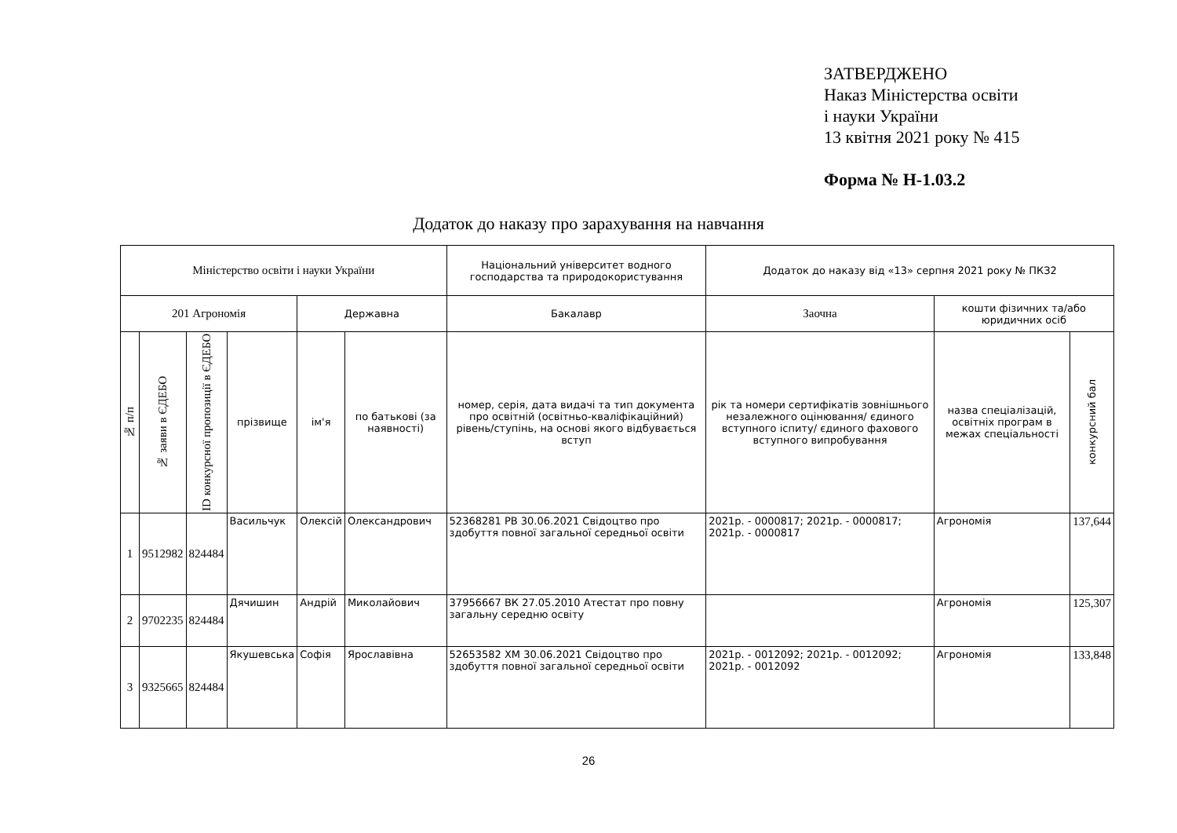ЗАТВЕРДЖЕНО
Наказ Міністерства освіти
і науки України
13 квітня 2021 року № 415
Форма № Н-1.03.2
Додаток до наказу про зарахування на навчання
| Міністерство освіти і науки України | | | | | | Національний університет водного господарства та природокористування | Додаток до наказу від «13» серпня 2021 року № ПКЗ2 | | |
| --- | --- | --- | --- | --- | --- | --- | --- | --- | --- |
| 201 Агрономія | | | | Державна | | Бакалавр | Заочна | кошти фізичних та/або юридичних осіб | |
| № п/п | № заяви в ЄДЕБО | ID конкурсної пропозиції в ЄДЕБО | прізвище | ім'я | по батькові (за наявності) | номер, серія, дата видачі та тип документа про освітній (освітньо-кваліфікаційний) рівень/ступінь, на основі якого відбувається вступ | рік та номери сертифікатів зовнішнього незалежного оцінювання/ єдиного вступного іспиту/ єдиного фахового вступного випробування | назва спеціалізацій, освітніх програм в межах спеціальності | конкурсний бал |
| 1 | 9512982 | 824484 | Васильчук | Олексій | Олександрович | 52368281 РВ 30.06.2021 Свідоцтво про здобуття повної загальної середньої освіти | 2021р. - 0000817; 2021р. - 0000817; 2021р. - 0000817 | Агрономія | 137,644 |
| 2 | 9702235 | 824484 | Дячишин | Андрій | Миколайович | 37956667 ВК 27.05.2010 Атестат про повну загальну середню освіту | | Агрономія | 125,307 |
| 3 | 9325665 | 824484 | Якушевська | Софія | Ярославівна | 52653582 ХМ 30.06.2021 Свідоцтво про здобуття повної загальної середньої освіти | 2021р. - 0012092; 2021р. - 0012092; 2021р. - 0012092 | Агрономія | 133,848 |
26